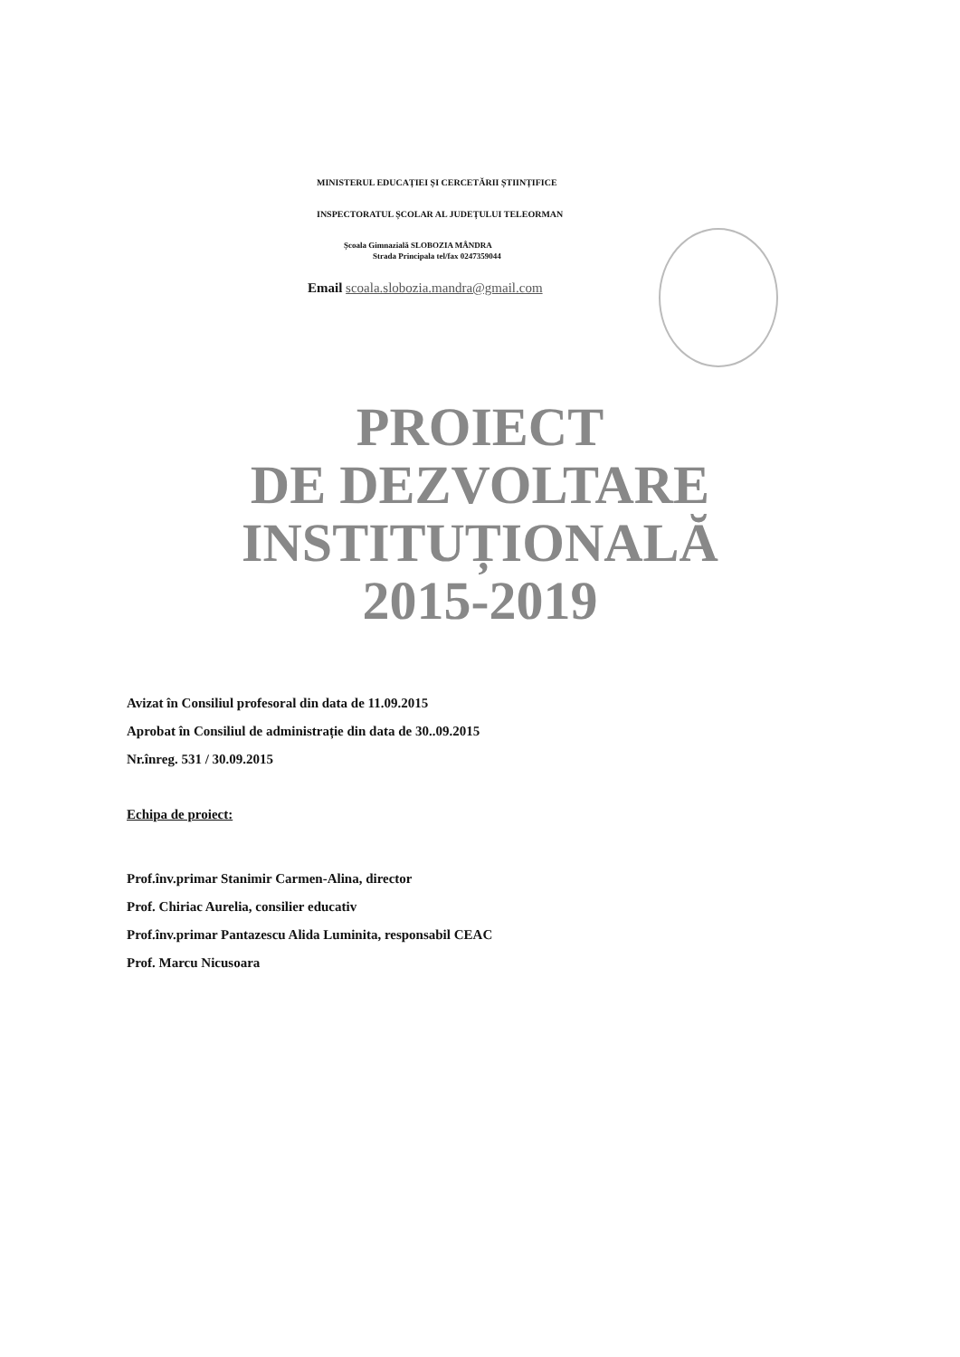MINISTERUL EDUCAȚIEI ȘI CERCETĂRII ȘTIINȚIFICE
INSPECTORATUL ȘCOLAR AL JUDEȚULUI TELEORMAN
Școala Gimnazială SLOBOZIA MÂNDRA
Strada Principala tel/fax 0247359044
Email scoala.slobozia.mandra@gmail.com
PROIECT
DE DEZVOLTARE
INSTITUȚIONALĂ
2015-2019
Avizat în Consiliul profesoral din data de 11.09.2015
Aprobat în Consiliul de administrație din data de 30..09.2015
Nr.înreg. 531 / 30.09.2015
Echipa de proiect:
Prof.înv.primar Stanimir Carmen-Alina, director
Prof. Chiriac Aurelia, consilier educativ
Prof.înv.primar Pantazescu Alida Luminita, responsabil CEAC
Prof. Marcu Nicusoara